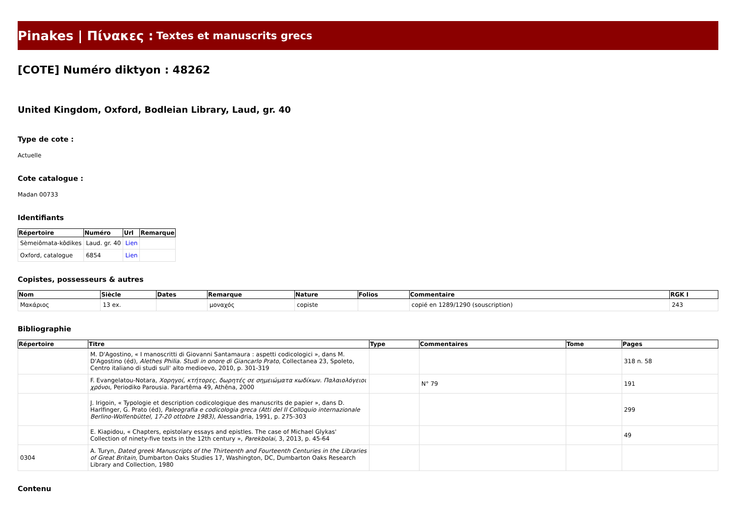Pinakes | Πίνακες : Textes et manuscrits grecs
[COTE] Numéro diktyon : 48262
United Kingdom, Oxford, Bodleian Library, Laud, gr. 40
Type de cote :
Actuelle
Cote catalogue :
Madan 00733
Identifiants
| Répertoire | Numéro | Url | Remarque |
| --- | --- | --- | --- |
| Sèmeiômata-kôdikes | Laud. gr. 40 | Lien | |
| Oxford, catalogue | 6854 | Lien | |
Copistes, possesseurs & autres
| Nom | Siècle | Dates | Remarque | Nature | Folios | Commentaire | RGK I |
| --- | --- | --- | --- | --- | --- | --- | --- |
| Μακάριος | 13 ex. | | μοναχός | copiste | | copié en 1289/1290 (souscription) | 243 |
Bibliographie
| Répertoire | Titre | Type | Commentaires | Tome | Pages |
| --- | --- | --- | --- | --- | --- |
| | M. D'Agostino, « I manoscritti di Giovanni Santamaura : aspetti codicologici », dans M. D'Agostino (éd), Alethes Philia. Studi in onore di Giancarlo Prato , Collectanea 23, Spoleto, Centro italiano di studi sull' alto medioevo, 2010, p. 301-319 | | | | 318 n. 58 |
| | F. Evangelatou-Notara, Χορηγοί, κτήτορες, δωρητές σε σημειώματα κωδίκων. Παλαιολόγειοι χρόνοι , Periodiko Parousia. Parartêma 49, Athêna, 2000 | | N° 79 | | 191 |
| | J. Irigoin, « Typologie et description codicologique des manuscrits de papier », dans D. Harlfinger, G. Prato (éd), Paleografia e codicologia greca (Atti del II Colloquio internazionale Berlino-Wolfenbüttel, 17-20 ottobre 1983) , Alessandria, 1991, p. 275-303 | | | | 299 |
| | E. Kiapidou, « Chapters, epistolary essays and epistles. The case of Michael Glykas' Collection of ninety-five texts in the 12th century », Parekbolai , 3, 2013, p. 45-64 | | | | 49 |
| 0304 | A. Turyn, Dated greek Manuscripts of the Thirteenth and Fourteenth Centuries in the Libraries of Great Britain , Dumbarton Oaks Studies 17, Washington, DC, Dumbarton Oaks Research Library and Collection, 1980 | | | | |
Contenu